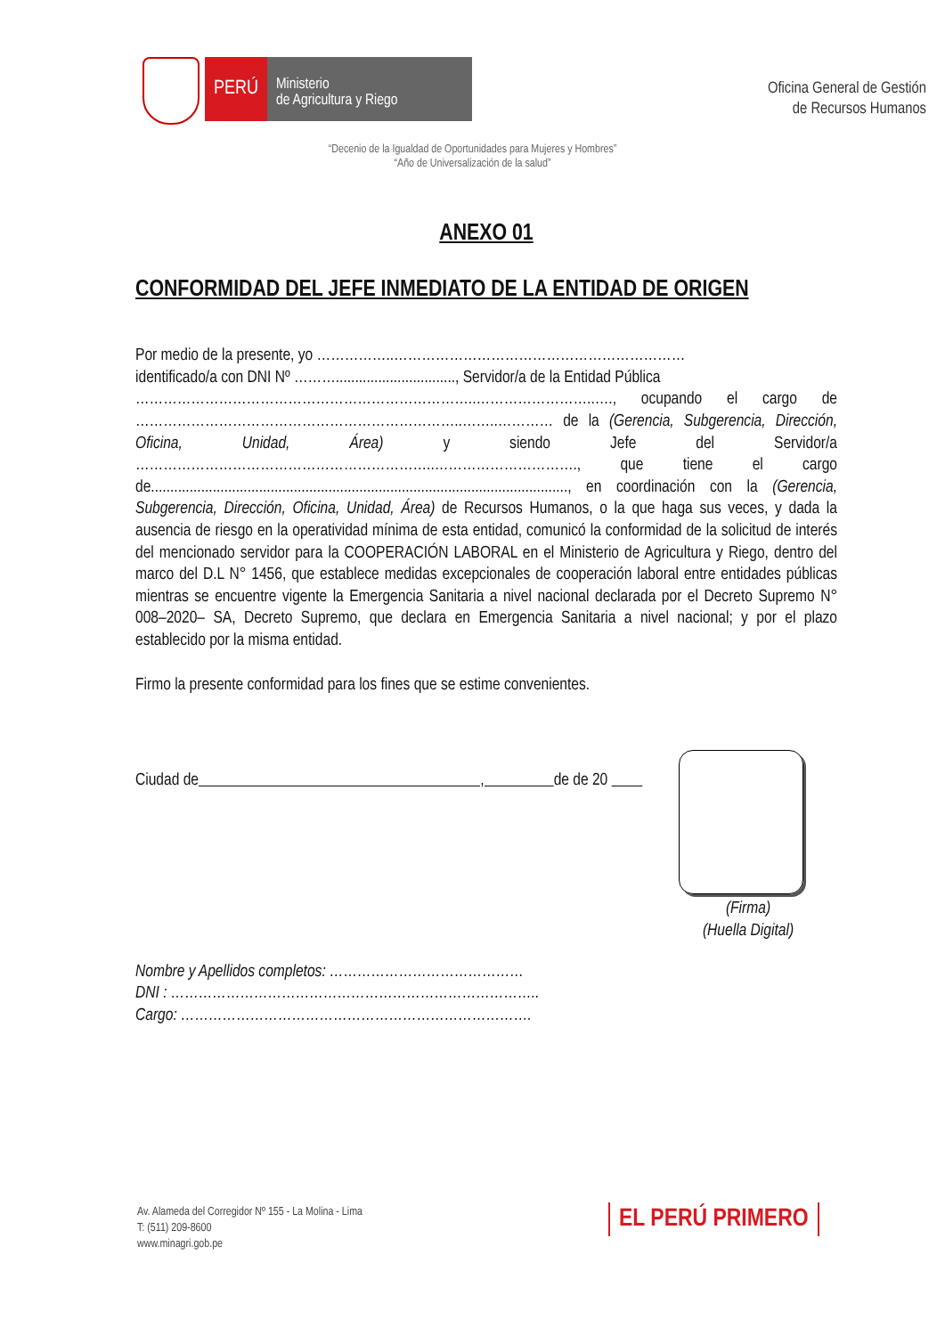PERÚ
Ministerio
de Agricultura y Riego
Oficina General de Gestión
de Recursos Humanos
“Decenio de la Igualdad de Oportunidades para Mujeres y Hombres”
“Año de Universalización de la salud”
ANEXO 01
CONFORMIDAD DEL JEFE INMEDIATO DE LA ENTIDAD DE ORIGEN
Por medio de la presente, yo ……………..………………………………………………………
identificado/a con DNI Nº ………..............................., Servidor/a de la Entidad Pública
………………………………………………………………..……………………..…., ocupando el cargo de ……………………………………………………………..……..………… de la (Gerencia, Subgerencia, Dirección, Oficina, Unidad, Área) y siendo Jefe del Servidor/a ………………………………………………………..…………………………., que tiene el cargo de............................................................................................................, en coordinación con la (Gerencia, Subgerencia, Dirección, Oficina, Unidad, Área) de Recursos Humanos, o la que haga sus veces, y dada la ausencia de riesgo en la operatividad mínima de esta entidad, comunicó la conformidad de la solicitud de interés del mencionado servidor para la COOPERACIÓN LABORAL en el Ministerio de Agricultura y Riego, dentro del marco del D.L N° 1456, que establece medidas excepcionales de cooperación laboral entre entidades públicas mientras se encuentre vigente la Emergencia Sanitaria a nivel nacional declarada por el Decreto Supremo N° 008–2020– SA, Decreto Supremo, que declara en Emergencia Sanitaria a nivel nacional; y por el plazo establecido por la misma entidad.
Firmo la presente conformidad para los fines que se estime convenientes.
Ciudad de , de de 20
Nombre y Apellidos completos: ……………………………………
DNI : ……………………………………………………………………..
Cargo: ………………………………………………………………….
(Firma)
(Huella Digital)
Av. Alameda del Corregidor Nº 155 - La Molina - Lima
T: (511) 209-8600
www.minagri.gob.pe
EL PERÚ PRIMERO